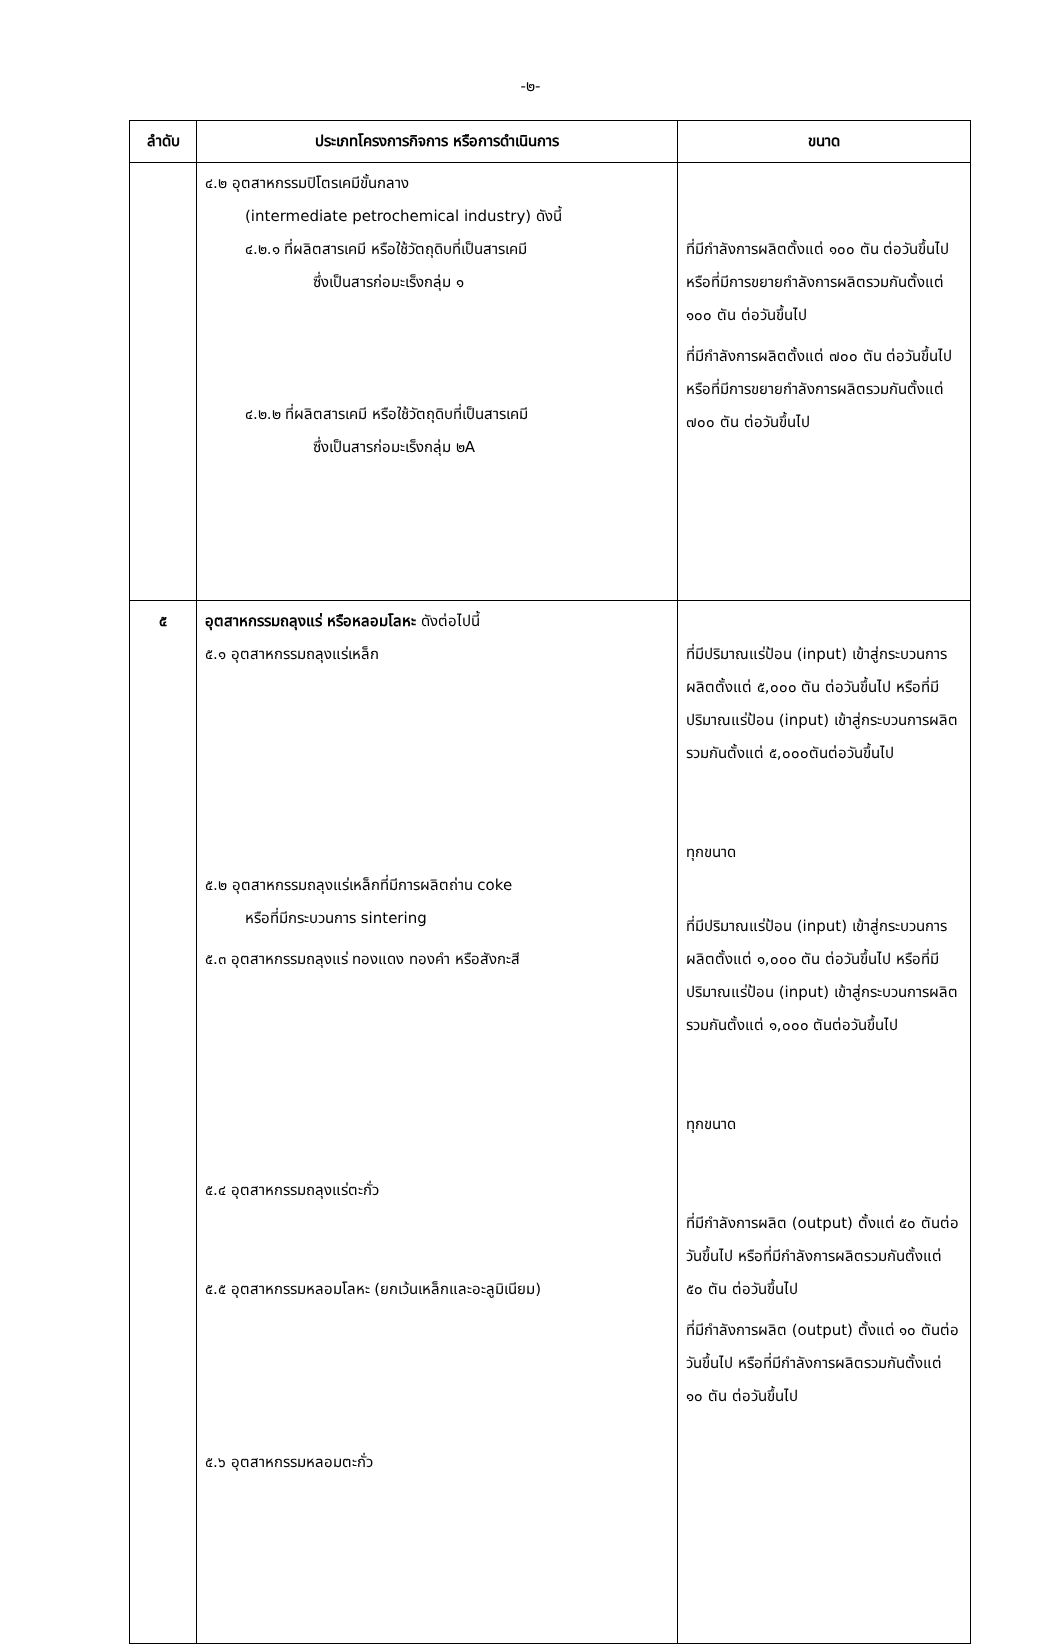-๒-
| ลำดับ | ประเภทโครงการกิจการ หรือการดำเนินการ | ขนาด |
| --- | --- | --- |
| | ๔.๒ อุตสาหกรรมปิโตรเคมีขั้นกลาง (intermediate petrochemical industry) ดังนี้ ๔.๒.๑ ที่ผลิตสารเคมี หรือใช้วัตถุดิบที่เป็นสารเคมี ซึ่งเป็นสารก่อมะเร็งกลุ่ม ๑ ๔.๒.๒ ที่ผลิตสารเคมี หรือใช้วัตถุดิบที่เป็นสารเคมี ซึ่งเป็นสารก่อมะเร็งกลุ่ม ๒A | ที่มีกำลังการผลิตตั้งแต่ ๑๐๐ ตัน ต่อวันขึ้นไป หรือที่มีการขยายกำลังการผลิตรวมกันตั้งแต่ ๑๐๐ ตัน ต่อวันขึ้นไป ที่มีกำลังการผลิตตั้งแต่ ๗๐๐ ตัน ต่อวันขึ้นไป หรือที่มีการขยายกำลังการผลิตรวมกันตั้งแต่ ๗๐๐ ตัน ต่อวันขึ้นไป |
| ๕ | อุตสาหกรรมถลุงแร่ หรือหลอมโลหะ ดังต่อไปนี้ ๕.๑ อุตสาหกรรมถลุงแร่เหล็ก ๕.๒ อุตสาหกรรมถลุงแร่เหล็กที่มีการผลิตถ่าน coke หรือที่มีกระบวนการ sintering ๕.๓ อุตสาหกรรมถลุงแร่ ทองแดง ทองคำ หรือสังกะสี ๕.๔ อุตสาหกรรมถลุงแร่ตะกั่ว ๕.๕ อุตสาหกรรมหลอมโลหะ (ยกเว้นเหล็กและอะลูมิเนียม) ๕.๖ อุตสาหกรรมหลอมตะกั่ว | ที่มีปริมาณแร่ป้อน (input) เข้าสู่กระบวนการผลิตตั้งแต่ ๕,๐๐๐ ตัน ต่อวันขึ้นไป หรือที่มีปริมาณแร่ป้อน (input) เข้าสู่กระบวนการผลิต รวมกันตั้งแต่ ๕,๐๐๐ตันต่อวันขึ้นไป ทุกขนาด ที่มีปริมาณแร่ป้อน (input) เข้าสู่กระบวนการผลิตตั้งแต่ ๑,๐๐๐ ตัน ต่อวันขึ้นไป หรือที่มีปริมาณแร่ป้อน (input) เข้าสู่กระบวนการผลิต รวมกันตั้งแต่ ๑,๐๐๐ ตันต่อวันขึ้นไป ทุกขนาด ที่มีกำลังการผลิต (output) ตั้งแต่ ๕๐ ตันต่อวันขึ้นไป หรือที่มีกำลังการผลิตรวมกันตั้งแต่ ๕๐ ตัน ต่อวันขึ้นไป ที่มีกำลังการผลิต (output) ตั้งแต่ ๑๐ ตันต่อวันขึ้นไป หรือที่มีกำลังการผลิตรวมกันตั้งแต่ ๑๐ ตัน ต่อวันขึ้นไป |